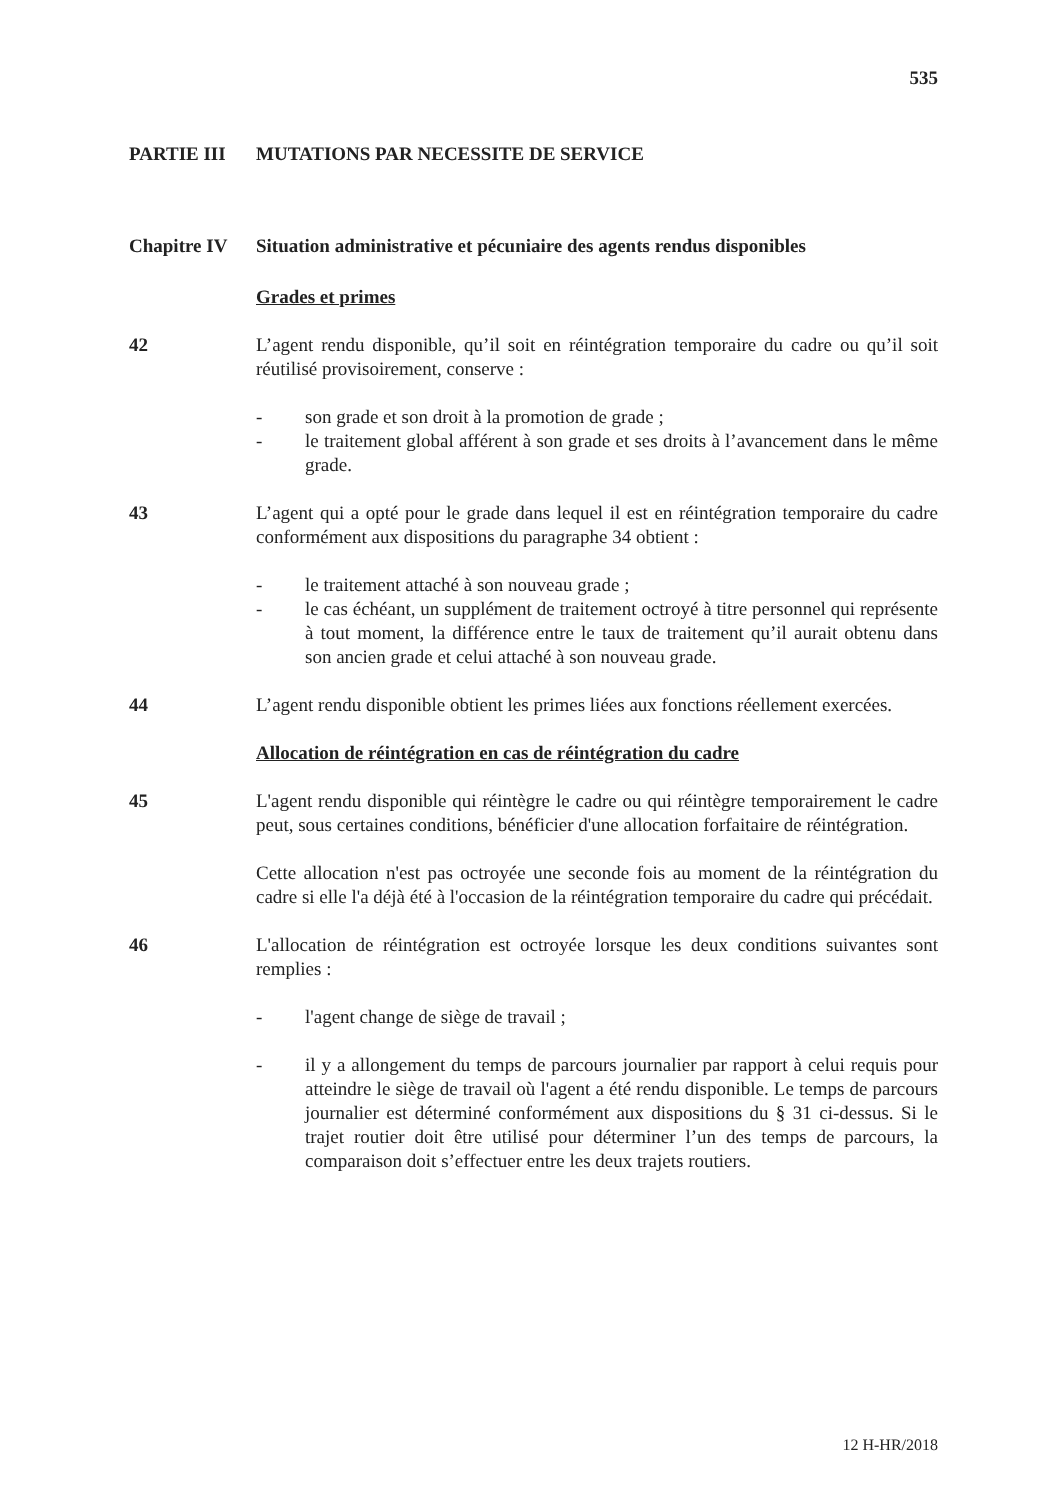535
PARTIE III MUTATIONS PAR NECESSITE DE SERVICE
Chapitre IV Situation administrative et pécuniaire des agents rendus disponibles
Grades et primes
42 L’agent rendu disponible, qu’il soit en réintégration temporaire du cadre ou qu’il soit réutilisé provisoirement, conserve :
- son grade et son droit à la promotion de grade ;
- le traitement global afférent à son grade et ses droits à l’avancement dans le même grade.
43 L’agent qui a opté pour le grade dans lequel il est en réintégration temporaire du cadre conformément aux dispositions du paragraphe 34 obtient :
- le traitement attaché à son nouveau grade ;
- le cas échéant, un supplément de traitement octroyé à titre personnel qui représente à tout moment, la différence entre le taux de traitement qu’il aurait obtenu dans son ancien grade et celui attaché à son nouveau grade.
44 L’agent rendu disponible obtient les primes liées aux fonctions réellement exercées.
Allocation de réintégration en cas de réintégration du cadre
45 L'agent rendu disponible qui réintègre le cadre ou qui réintègre temporairement le cadre peut, sous certaines conditions, bénéficier d'une allocation forfaitaire de réintégration.
Cette allocation n'est pas octroyée une seconde fois au moment de la réintégration du cadre si elle l'a déjà été à l'occasion de la réintégration temporaire du cadre qui précédait.
46 L'allocation de réintégration est octroyée lorsque les deux conditions suivantes sont remplies :
- l'agent change de siège de travail ;
- il y a allongement du temps de parcours journalier par rapport à celui requis pour atteindre le siège de travail où l'agent a été rendu disponible. Le temps de parcours journalier est déterminé conformément aux dispositions du § 31 ci-dessus. Si le trajet routier doit être utilisé pour déterminer l’un des temps de parcours, la comparaison doit s’effectuer entre les deux trajets routiers.
12 H-HR/2018